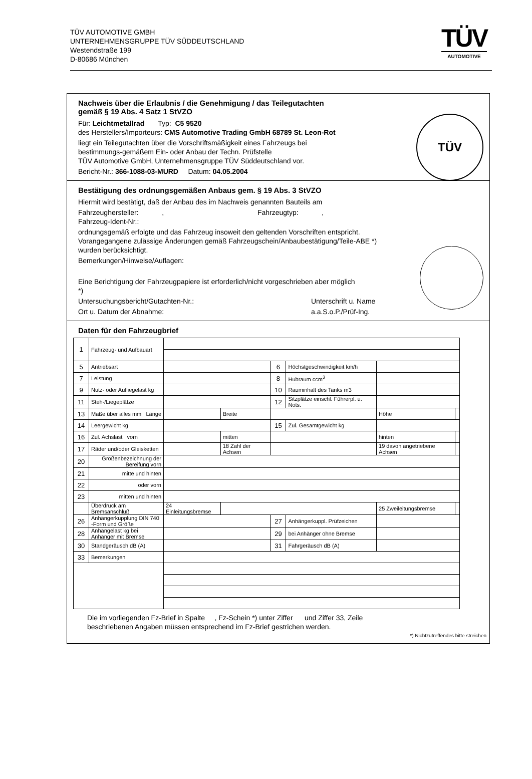TÜV AUTOMOTIVE GMBH
UNTERNEHMENSGRUPPE TÜV SÜDDEUTSCHLAND
Westendstraße 199
D-80686 München
TÜV
AUTOMOTIVE
Nachweis über die Erlaubnis / die Genehmigung / das Teilegutachten
gemäß § 19 Abs. 4 Satz 1 StVZO
Für: Leichtmetallrad Typ: C5 9520
des Herstellers/Importeurs: CMS Automotive Trading GmbH 68789 St. Leon-Rot
liegt ein Teilegutachten über die Vorschriftsmäßigkeit eines Fahrzeugs bei
bestimmungs-gemäßem Ein- oder Anbau der Techn. Prüfstelle
TÜV Automotive GmbH, Unternehmensgruppe TÜV Süddeutschland vor.
Bericht-Nr.: 366-1088-03-MURD Datum: 04.05.2004
TÜV
Bestätigung des ordnungsgemäßen Anbaus gem. § 19 Abs. 3 StVZO
Hiermit wird bestätigt, daß der Anbau des im Nachweis genannten Bauteils am
Fahrzeughersteller: , Fahrzeugtyp: ,
Fahrzeug-Ident-Nr.:
ordnungsgemäß erfolgte und das Fahrzeug insoweit den geltenden Vorschriften entspricht.
Vorangegangene zulässige Änderungen gemäß Fahrzeugschein/Anbaubestätigung/Teile-ABE *)
wurden berücksichtigt.
Bemerkungen/Hinweise/Auflagen:
Eine Berichtigung der Fahrzeugpapiere ist erforderlich/nicht vorgeschrieben aber möglich
*)
Untersuchungsbericht/Gutachten-Nr.: Unterschrift u. Name
Ort u. Datum der Abnahme: a.a.S.o.P./Prüf-Ing.
Daten für den Fahrzeugbrief
| 1 | Fahrzeug- und Aufbauart | | | | | | |
| 5 | Antriebsart | | | 6 | Höchstgeschwindigkeit km/h | | |
| 7 | Leistung | | | 8 | Hubraum ccm<sup>3</sup> | | |
| 9 | Nutz- oder Aufliegelast kg | | | 10 | Rauminhalt des Tanks m3 | | |
| 11 | Steh-/Liegeplätze | | | 12 | Sitzplätze einschl. Führerpl. u. Nots. | | |
| 13 | Maße über alles mm Länge | | Breite | | | Höhe | |
| 14 | Leergewicht kg | | | 15 | Zul. Gesamtgewicht kg | | |
| 16 | Zul. Achslast vorn | | mitten | | | hinten | |
| 17 | Räder und/oder Gleisketten | | 18 Zahl der Achsen | | | 19 davon angetriebene Achsen | |
| 20 | Größenbezeichnung der Bereifung vorn | | | | | | |
| 21 | mitte und hinten | | | | | | |
| 22 | oder vorn | | | | | | |
| 23 | mitten und hinten | | | | | | |
| | Überdruck am Bremsanschluß | 24 Einleitungsbremse | | | | 25 Zweileitungsbremse | |
| 26 | Anhängerkupplung DIN 740 -Form und Größe | | | 27 | Anhängerkuppl. Prüfzeichen | | |
| 28 | Anhängelast kg bei Anhänger mit Bremse | | | 29 | bei Anhänger ohne Bremse | | |
| 30 | Standgeräusch dB (A) | | | 31 | Fahrgeräusch dB (A) | | |
| 33 | Bemerkungen | | | | | | |
Die im vorliegenden Fz-Brief in Spalte , Fz-Schein *) unter Ziffer und Ziffer 33, Zeile
beschriebenen Angaben müssen entsprechend im Fz-Brief gestrichen werden.
*) Nichtzutreffendes bitte streichen